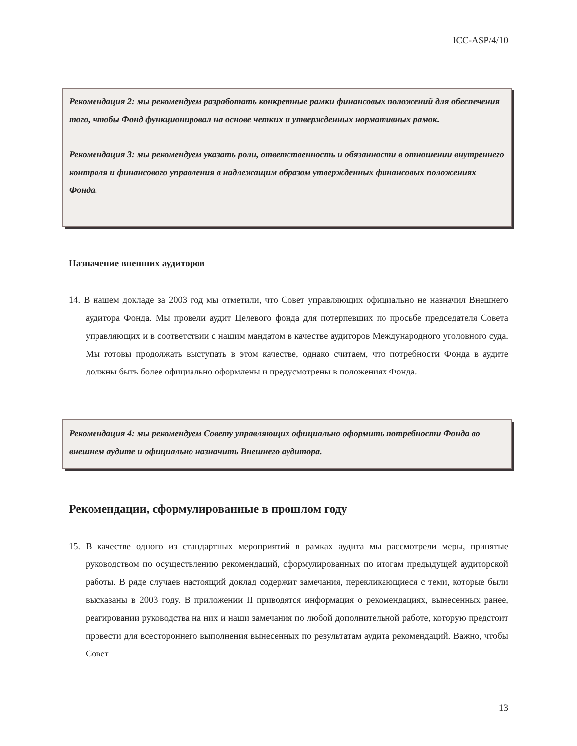ICC-ASP/4/10
Рекомендация 2: мы рекомендуем разработать конкретные рамки финансовых положений для обеспечения того, чтобы Фонд функционировал на основе четких и утвержденных нормативных рамок.
Рекомендация 3: мы рекомендуем указать роли, ответственность и обязанности в отношении внутреннего контроля и финансового управления в надлежащим образом утвержденных финансовых положениях Фонда.
Назначение внешних аудиторов
14. В нашем докладе за 2003 год мы отметили, что Совет управляющих официально не назначил Внешнего аудитора Фонда. Мы провели аудит Целевого фонда для потерпевших по просьбе председателя Совета управляющих и в соответствии с нашим мандатом в качестве аудиторов Международного уголовного суда. Мы готовы продолжать выступать в этом качестве, однако считаем, что потребности Фонда в аудите должны быть более официально оформлены и предусмотрены в положениях Фонда.
Рекомендация 4: мы рекомендуем Совету управляющих официально оформить потребности Фонда во внешнем аудите и официально назначить Внешнего аудитора.
Рекомендации, сформулированные в прошлом году
15. В качестве одного из стандартных мероприятий в рамках аудита мы рассмотрели меры, принятые руководством по осуществлению рекомендаций, сформулированных по итогам предыдущей аудиторской работы. В ряде случаев настоящий доклад содержит замечания, перекликающиеся с теми, которые были высказаны в 2003 году. В приложении II приводятся информация о рекомендациях, вынесенных ранее, реагировании руководства на них и наши замечания по любой дополнительной работе, которую предстоит провести для всестороннего выполнения вынесенных по результатам аудита рекомендаций. Важно, чтобы Совет
13